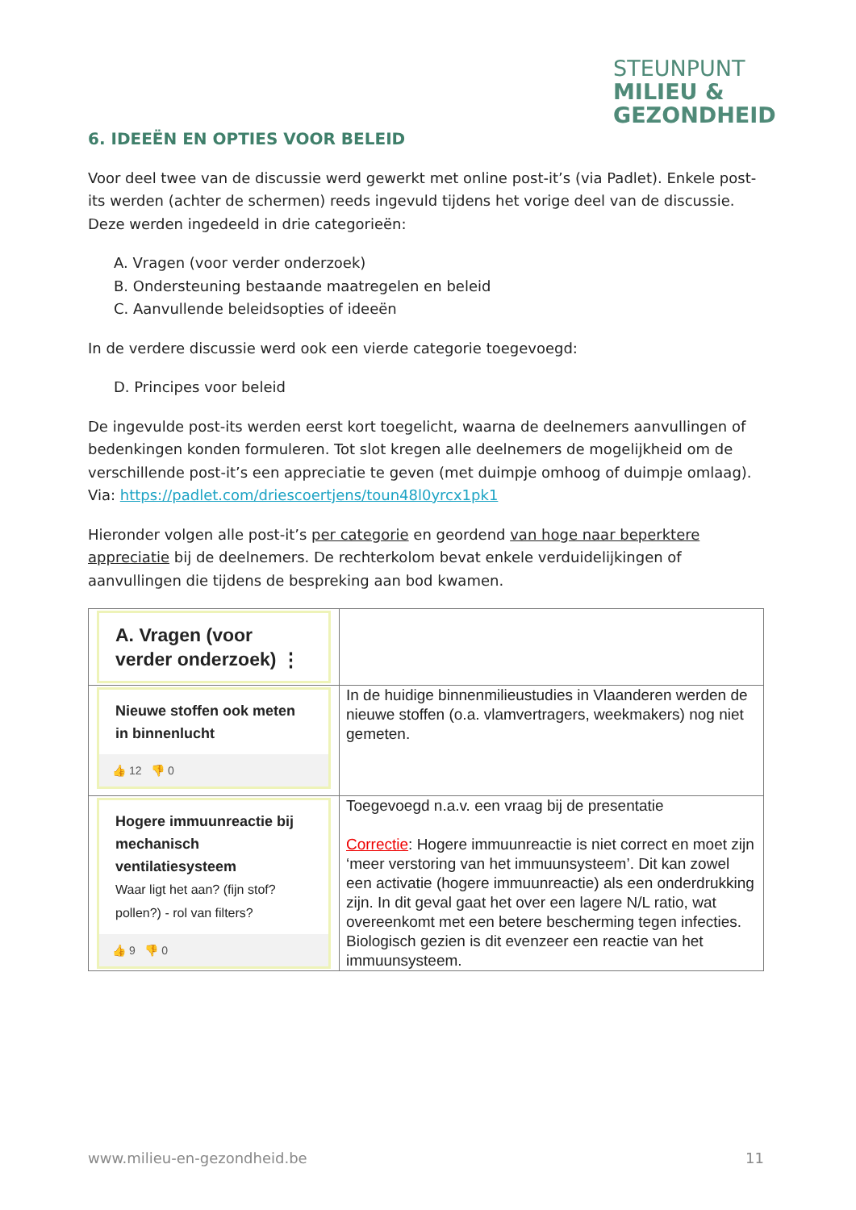STEUNPUNT
MILIEU &
GEZONDHEID
6. IDEEËN EN OPTIES VOOR BELEID
Voor deel twee van de discussie werd gewerkt met online post-it’s (via Padlet). Enkele post-its werden (achter de schermen) reeds ingevuld tijdens het vorige deel van de discussie. Deze werden ingedeeld in drie categorieën:
A. Vragen (voor verder onderzoek)
B. Ondersteuning bestaande maatregelen en beleid
C. Aanvullende beleidsopties of ideeën
In de verdere discussie werd ook een vierde categorie toegevoegd:
D. Principes voor beleid
De ingevulde post-its werden eerst kort toegelicht, waarna de deelnemers aanvullingen of bedenkingen konden formuleren. Tot slot kregen alle deelnemers de mogelijkheid om de verschillende post-it’s een appreciatie te geven (met duimpje omhoog of duimpje omlaag). Via: https://padlet.com/driescoertjens/toun48l0yrcx1pk1
Hieronder volgen alle post-it’s per categorie en geordend van hoge naar beperktere appreciatie bij de deelnemers. De rechterkolom bevat enkele verduidelijkingen of aanvullingen die tijdens de bespreking aan bod kwamen.
| A. Vragen (voor verder onderzoek) ⋮ | |
| Nieuwe stoffen ook meten in binnenlucht 👍 12 👎 0 | In de huidige binnenmilieustudies in Vlaanderen werden de nieuwe stoffen (o.a. vlamvertragers, weekmakers) nog niet gemeten. |
| Hogere immuunreactie bij mechanisch ventilatiesysteem Waar ligt het aan? (fijn stof? pollen?) - rol van filters? 👍 9 👎 0 | Toegevoegd n.a.v. een vraag bij de presentatie Correctie : Hogere immuunreactie is niet correct en moet zijn ‘meer verstoring van het immuunsysteem’. Dit kan zowel een activatie (hogere immuunreactie) als een onderdrukking zijn. In dit geval gaat het over een lagere N/L ratio, wat overeenkomt met een betere bescherming tegen infecties. Biologisch gezien is dit evenzeer een reactie van het immuunsysteem. |
www.milieu-en-gezondheid.be 11